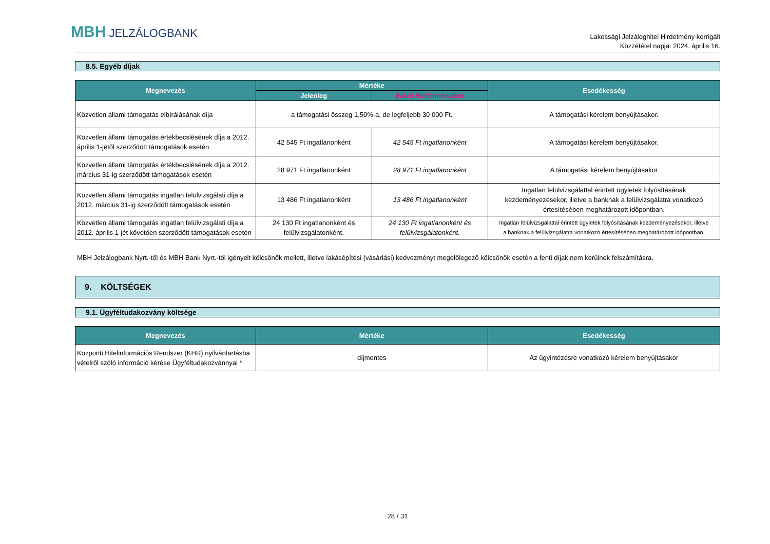MBH JELZÁLOGBANK
Lakossági Jelzáloghitel Hirdetmény korrigált
Közzététel napja: 2024. április 16.
8.5. Egyéb díjak
| Megnevezés | Mértéke | | Esedékesség |
| --- | --- | --- | --- |
| | Jelenleg | Előző Hirdetményben | |
| Közvetlen állami támogatás elbírálásának díja | a támogatási összeg 1,50%-a, de legfeljebb 30 000 Ft. | | A támogatási kérelem benyújtásakor. |
| Közvetlen állami támogatás értékbecslésének díja a 2012. április 1-jétől szerződött támogatások esetén | 42 545 Ft ingatlanonként | 42 545 Ft ingatlanonként | A támogatási kérelem benyújtásakor. |
| Közvetlen állami támogatás értékbecslésének díja a 2012. március 31-ig szerződött támogatások esetén | 28 971 Ft ingatlanonként | 28 971 Ft ingatlanonként | A támogatási kérelem benyújtásakor |
| Közvetlen állami támogatás ingatlan felülvizsgálati díja a 2012. március 31-ig szerződött támogatások esetén | 13 486 Ft ingatlanonként | 13 486 Ft ingatlanonként | Ingatlan felülvizsgálattal érintett ügyletek folyósításának kezdeményezésekor, illetve a banknak a felülvizsgálatra vonatkozó értesítésében meghatározott időpontban. |
| Közvetlen állami támogatás ingatlan felülvizsgálati díja a 2012. április 1-jét követően szerződött támogatások esetén | 24 130 Ft ingatlanonként és felülvizsgálatonként. | 24 130 Ft ingatlanonként és felülvizsgálatonként. | Ingatlan felülvizsgálattal érintett ügyletek folyósításának kezdeményezésekor, illetve a banknak a felülvizsgálatra vonatkozó értesítésében meghatározott időpontban. |
MBH Jelzálogbank Nyrt.-től és MBH Bank Nyrt.-től igényelt kölcsönök mellett, illetve lakásépítési (vásárlási) kedvezményt megelőlegező kölcsönök esetén a fenti díjak nem kerülnek felszámításra.
9. KÖLTSÉGEK
9.1. Ügyféltudakozvány költsége
| Megnevezés | Mértéke | Esedékesség |
| --- | --- | --- |
| Központi Hitelinformációs Rendszer (KHR) nyilvántartásba vételről szóló információ kérése Ügyféltudakozvánnyal * | díjmentes | Az ügyintézésre vonatkozó kérelem benyújtásakor |
28 / 31